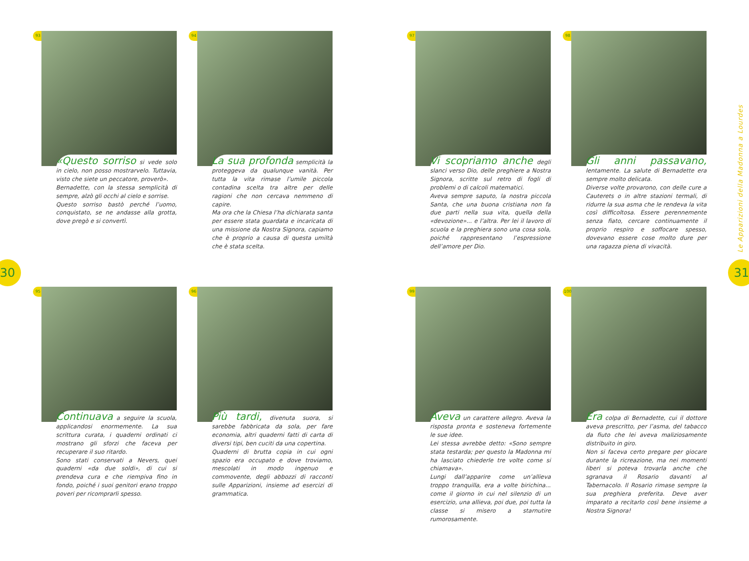93
«Questo sorriso si vede solo in cielo, non posso mostrarvelo. Tuttavia, visto che siete un peccatore, proverò».
Bernadette, con la stessa semplicità di sempre, alzò gli occhi al cielo e sorrise.
Questo sorriso bastò perché l’uomo, conquistato, se ne andasse alla grotta, dove pregò e si convertì.
94
La sua profonda semplicità la proteggeva da qualunque vanità. Per tutta la vita rimase l’umile piccola contadina scelta tra altre per delle ragioni che non cercava nemmeno di capire.
Ma ora che la Chiesa l’ha dichiarata santa per essere stata guardata e incaricata di una missione da Nostra Signora, capiamo che è proprio a causa di questa umiltà che è stata scelta.
97
Vi scopriamo anche degli slanci verso Dio, delle preghiere a Nostra Signora, scritte sul retro di fogli di problemi o di calcoli matematici.
Aveva sempre saputo, la nostra piccola Santa, che una buona cristiana non fa due parti nella sua vita, quella della «devozione»... e l’altra. Per lei il lavoro di scuola e la preghiera sono una cosa sola, poiché rappresentano l’espressione dell’amore per Dio.
98
Gli anni passavano, lentamente. La salute di Bernadette era sempre molto delicata.
Diverse volte provarono, con delle cure a Cauterets o in altre stazioni termali, di ridurre la sua asma che le rendeva la vita così difficoltosa. Essere perennemente senza fiato, cercare continuamente il proprio respiro e soffocare spesso, dovevano essere cose molto dure per una ragazza piena di vivacità.
95
Continuava a seguire la scuola, applicandosi enormemente. La sua scrittura curata, i quaderni ordinati ci mostrano gli sforzi che faceva per recuperare il suo ritardo.
Sono stati conservati a Nevers, quei quaderni «da due soldi», di cui si prendeva cura e che riempiva fino in fondo, poiché i suoi genitori erano troppo poveri per ricomprarli spesso.
96
Più tardi, divenuta suora, si sarebbe fabbricata da sola, per fare economia, altri quaderni fatti di carta di diversi tipi, ben cuciti da una copertina.
Quaderni di brutta copia in cui ogni spazio era occupato e dove troviamo, mescolati in modo ingenuo e commovente, degli abbozzi di racconti sulle Apparizioni, insieme ad esercizi di grammatica.
99
Aveva un carattere allegro. Aveva la risposta pronta e sosteneva fortemente le sue idee.
Lei stessa avrebbe detto: «Sono sempre stata testarda; per questo la Madonna mi ha lasciato chiederle tre volte come si chiamava».
Lungi dall’apparire come un’allieva troppo tranquilla, era a volte birichina... come il giorno in cui nel silenzio di un esercizio, una allieva, poi due, poi tutta la classe si misero a starnutire rumorosamente.
100
Era colpa di Bernadette, cui il dottore aveva prescritto, per l’asma, del tabacco da fiuto che lei aveva maliziosamente distribuito in giro.
Non si faceva certo pregare per giocare durante la ricreazione, ma nei momenti liberi si poteva trovarla anche che sgranava il Rosario davanti al Tabernacolo. Il Rosario rimase sempre la sua preghiera preferita. Deve aver imparato a recitarlo così bene insieme a Nostra Signora!
30 31
Le Apparizioni della Madonna a Lourdes